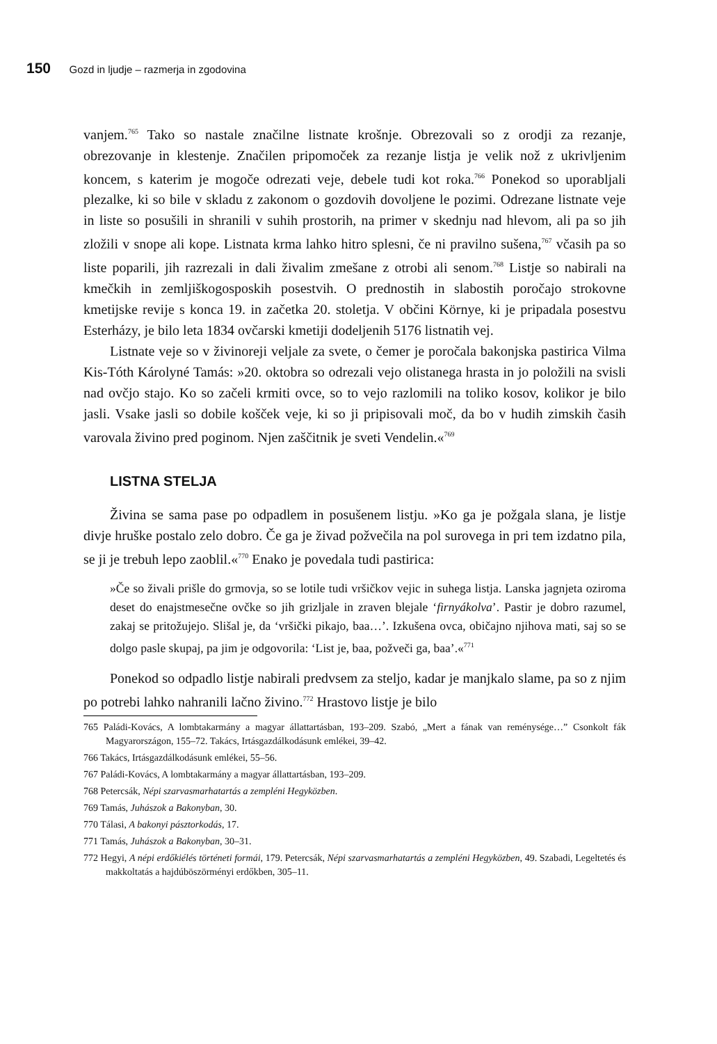150 Gozd in ljudje – razmerja in zgodovina
vanjem.<sup>765</sup> Tako so nastale značilne listnate krošnje. Obrezovali so z orodji za rezanje, obrezovanje in klestenje. Značilen pripomoček za rezanje listja je velik nož z ukrivljenim koncem, s katerim je mogoče odrezati veje, debele tudi kot roka.<sup>766</sup> Ponekod so uporabljali plezalke, ki so bile v skladu z zakonom o gozdovih dovoljene le pozimi. Odrezane listnate veje in liste so posušili in shranili v suhih prostorih, na primer v skednju nad hlevom, ali pa so jih zložili v snope ali kope. Listnata krma lahko hitro splesni, če ni pravilno sušena,<sup>767</sup> včasih pa so liste poparili, jih razrezali in dali živalim zmešane z otrobi ali senom.<sup>768</sup> Listje so nabirali na kmečkih in zemljiškogosposkih posestvih. O prednostih in slabostih poročajo strokovne kmetijske revije s konca 19. in začetka 20. stoletja. V občini Környe, ki je pripadala posestvu Esterházy, je bilo leta 1834 ovčarski kmetiji dodeljenih 5176 listnatih vej.
Listnate veje so v živinoreji veljale za svete, o čemer je poročala bakonjska pastirica Vilma Kis-Tóth Károlyné Tamás: »20. oktobra so odrezali vejo olistanega hrasta in jo položili na svisli nad ovčjo stajo. Ko so začeli krmiti ovce, so to vejo razlomili na toliko kosov, kolikor je bilo jasli. Vsake jasli so dobile košček veje, ki so ji pripisovali moč, da bo v hudih zimskih časih varovala živino pred poginom. Njen zaščitnik je sveti Vendelin.«<sup>769</sup>
LISTNA STELJA
Živina se sama pase po odpadlem in posušenem listju. »Ko ga je požgala slana, je listje divje hruške postalo zelo dobro. Če ga je živad požvečila na pol surovega in pri tem izdatno pila, se ji je trebuh lepo zaoblil.«<sup>770</sup> Enako je povedala tudi pastirica:
»Če so živali prišle do grmovja, so se lotile tudi vršičkov vejic in suhega listja. Lanska jagnjeta oziroma deset do enajstmesečne ovčke so jih grizljale in zraven blejale ‘firnyákolva’. Pastir je dobro razumel, zakaj se pritožujejo. Slišal je, da ‘vršički pikajo, baa…’. Izkušena ovca, običajno njihova mati, saj so se dolgo pasle skupaj, pa jim je odgovorila: ‘List je, baa, požveči ga, baa’.«<sup>771</sup>
Ponekod so odpadlo listje nabirali predvsem za steljo, kadar je manjkalo slame, pa so z njim po potrebi lahko nahranili lačno živino.<sup>772</sup> Hrastovo listje je bilo
765 Paládi-Kovács, A lombtakarmány a magyar állattartásban, 193–209. Szabó, „Mert a fának van reménysége…” Csonkolt fák Magyarországon, 155–72. Takács, Irtásgazdálkodásunk emlékei, 39–42.
766 Takács, Irtásgazdálkodásunk emlékei, 55–56.
767 Paládi-Kovács, A lombtakarmány a magyar állattartásban, 193–209.
768 Petercsák, Népi szarvasmarhatartás a zempléni Hegyközben.
769 Tamás, Juhászok a Bakonyban, 30.
770 Tálasi, A bakonyi pásztorkodás, 17.
771 Tamás, Juhászok a Bakonyban, 30–31.
772 Hegyi, A népi erdőkiélés történeti formái, 179. Petercsák, Népi szarvasmarhatartás a zempléni Hegyközben, 49. Szabadi, Legeltetés és makkoltatás a hajdúböszörményi erdőkben, 305–11.